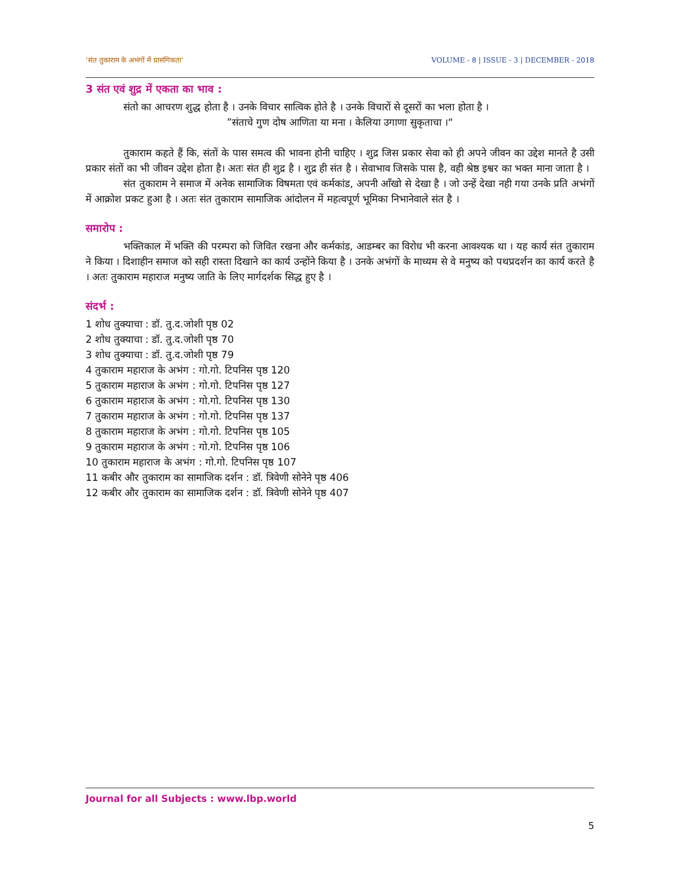‘संत तुकाराम के अभंगों में प्रासंगिकता’ VOLUME - 8 | ISSUE - 3 | DECEMBER - 2018
3 संत एवं शुद्र में एकता का भाव :
संतो का आचरण शुद्ध होता है । उनके विचार सात्विक होते है । उनके विचारों से दूसरों का भला होता है ।
”संताचे गुण दोष आणिता या मना । केलिया उगाणा सुकृताचा ।“
तुकाराम कहते हैं कि, संतों के पास समत्व की भावना होनी चाहिए । शुद्र जिस प्रकार सेवा को ही अपने जीवन का उद्देश मानते है उसी प्रकार संतों का भी जीवन उद्देश होता है। अतः संत ही शुद्र है । शुद्र ही संत है । सेवाभाव जिसके पास है, वही श्रेष्ठ इश्वर का भक्त माना जाता है ।
संत तुकाराम ने समाज में अनेक सामाजिक विषमता एवं कर्मकांड, अपनी आँखो से देखा है । जो उन्हें देखा नही गया उनके प्रति अभंगों में आक्रोश प्रकट हुआ है । अतः संत तुकाराम सामाजिक आंदोलन में महत्वपूर्ण भूमिका निभानेवाले संत है ।
समारोप :
भक्तिकाल में भक्ति की परम्परा को जिवित रखना और कर्मकांड, आडम्बर का विरोध भी करना आवश्यक था । यह कार्य संत तुकाराम ने किया । दिशाहीन समाज को सही रास्ता दिखाने का कार्य उन्होंने किया है । उनके अभंगों के माध्यम से वे मनुष्य को पथप्रदर्शन का कार्य करते है । अतः तुकाराम महाराज मनुष्य जाति के लिए मार्गदर्शक सिद्ध हुए है ।
संदर्भ :
1 शोध तुक्याचा : डॉ. तु.द.जोशी पृष्ठ 02
2 शोध तुक्याचा : डॉ. तु.द.जोशी पृष्ठ 70
3 शोध तुक्याचा : डॉ. तु.द.जोशी पृष्ठ 79
4 तुकाराम महाराज के अभंग : गो.गो. टिपनिस पृष्ठ 120
5 तुकाराम महाराज के अभंग : गो.गो. टिपनिस पृष्ठ 127
6 तुकाराम महाराज के अभंग : गो.गो. टिपनिस पृष्ठ 130
7 तुकाराम महाराज के अभंग : गो.गो. टिपनिस पृष्ठ 137
8 तुकाराम महाराज के अभंग : गो.गो. टिपनिस पृष्ठ 105
9 तुकाराम महाराज के अभंग : गो.गो. टिपनिस पृष्ठ 106
10 तुकाराम महाराज के अभंग : गो.गो. टिपनिस पृष्ठ 107
11 कबीर और तुकाराम का सामाजिक दर्शन : डॉ. त्रिवेणी सोनेने पृष्ठ 406
12 कबीर और तुकाराम का सामाजिक दर्शन : डॉ. त्रिवेणी सोनेने पृष्ठ 407
Journal for all Subjects : www.lbp.world
5